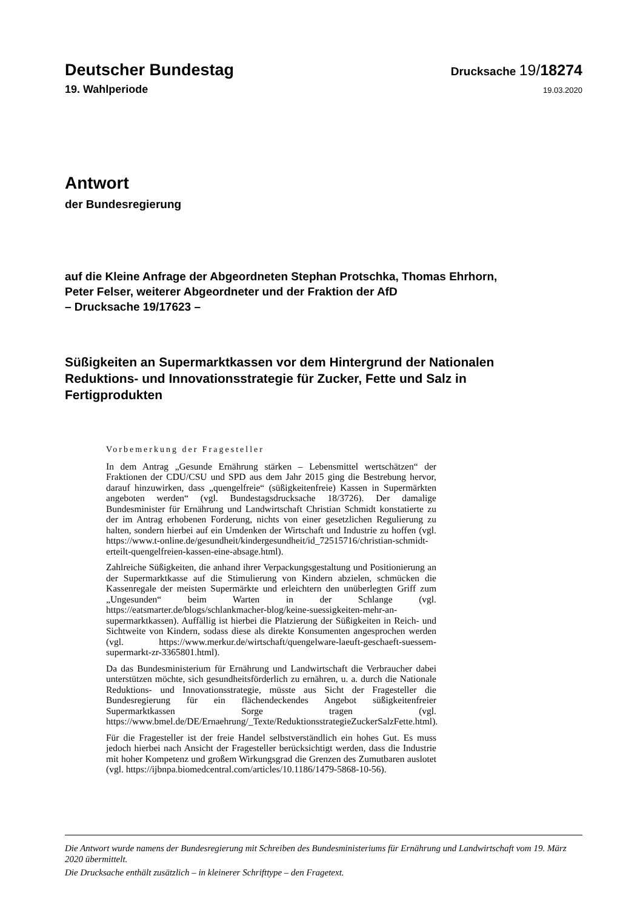Deutscher Bundestag
Drucksache 19/18274
19. Wahlperiode
19.03.2020
Antwort
der Bundesregierung
auf die Kleine Anfrage der Abgeordneten Stephan Protschka, Thomas Ehrhorn,
Peter Felser, weiterer Abgeordneter und der Fraktion der AfD
– Drucksache 19/17623 –
Süßigkeiten an Supermarktkassen vor dem Hintergrund der Nationalen
Reduktions- und Innovationsstrategie für Zucker, Fette und Salz in
Fertigprodukten
Vorbemerkung der Fragesteller
In dem Antrag „Gesunde Ernährung stärken – Lebensmittel wertschätzen“ der Fraktionen der CDU/CSU und SPD aus dem Jahr 2015 ging die Bestrebung hervor, darauf hinzuwirken, dass „quengelfreie“ (süßigkeitenfreie) Kassen in Supermärkten angeboten werden“ (vgl. Bundestagsdrucksache 18/3726). Der damalige Bundesminister für Ernährung und Landwirtschaft Christian Schmidt konstatierte zu der im Antrag erhobenen Forderung, nichts von einer gesetzlichen Regulierung zu halten, sondern hierbei auf ein Umdenken der Wirtschaft und Industrie zu hoffen (vgl. https://www.t-online.de/gesundheit/kindergesundheit/id_72515716/christian-schmidt-erteilt-quengelfreien-kassen-eine-absage.html).
Zahlreiche Süßigkeiten, die anhand ihrer Verpackungsgestaltung und Positionierung an der Supermarktkasse auf die Stimulierung von Kindern abzielen, schmücken die Kassenregale der meisten Supermärkte und erleichtern den unüberlegten Griff zum „Ungesunden“ beim Warten in der Schlange (vgl. https://eatsmarter.de/blogs/schlankmacher-blog/keine-suessigkeiten-mehr-an-supermarktkassen). Auffällig ist hierbei die Platzierung der Süßigkeiten in Reich- und Sichtweite von Kindern, sodass diese als direkte Konsumenten angesprochen werden (vgl. https://www.merkur.de/wirtschaft/quengelware-laeuft-geschaeft-suessem-supermarkt-zr-3365801.html).
Da das Bundesministerium für Ernährung und Landwirtschaft die Verbraucher dabei unterstützen möchte, sich gesundheitsförderlich zu ernähren, u. a. durch die Nationale Reduktions- und Innovationsstrategie, müsste aus Sicht der Fragesteller die Bundesregierung für ein flächendeckendes Angebot süßigkeitenfreier Supermarktkassen Sorge tragen (vgl. https://www.bmel.de/DE/Ernaehrung/_Texte/ReduktionsstrategieZuckerSalzFette.html).
Für die Fragesteller ist der freie Handel selbstverständlich ein hohes Gut. Es muss jedoch hierbei nach Ansicht der Fragesteller berücksichtigt werden, dass die Industrie mit hoher Kompetenz und großem Wirkungsgrad die Grenzen des Zumutbaren auslotet (vgl. https://ijbnpa.biomedcentral.com/articles/10.1186/1479-5868-10-56).
Die Antwort wurde namens der Bundesregierung mit Schreiben des Bundesministeriums für Ernährung und Landwirtschaft vom 19. März 2020 übermittelt.
Die Drucksache enthält zusätzlich – in kleinerer Schrifttype – den Fragetext.